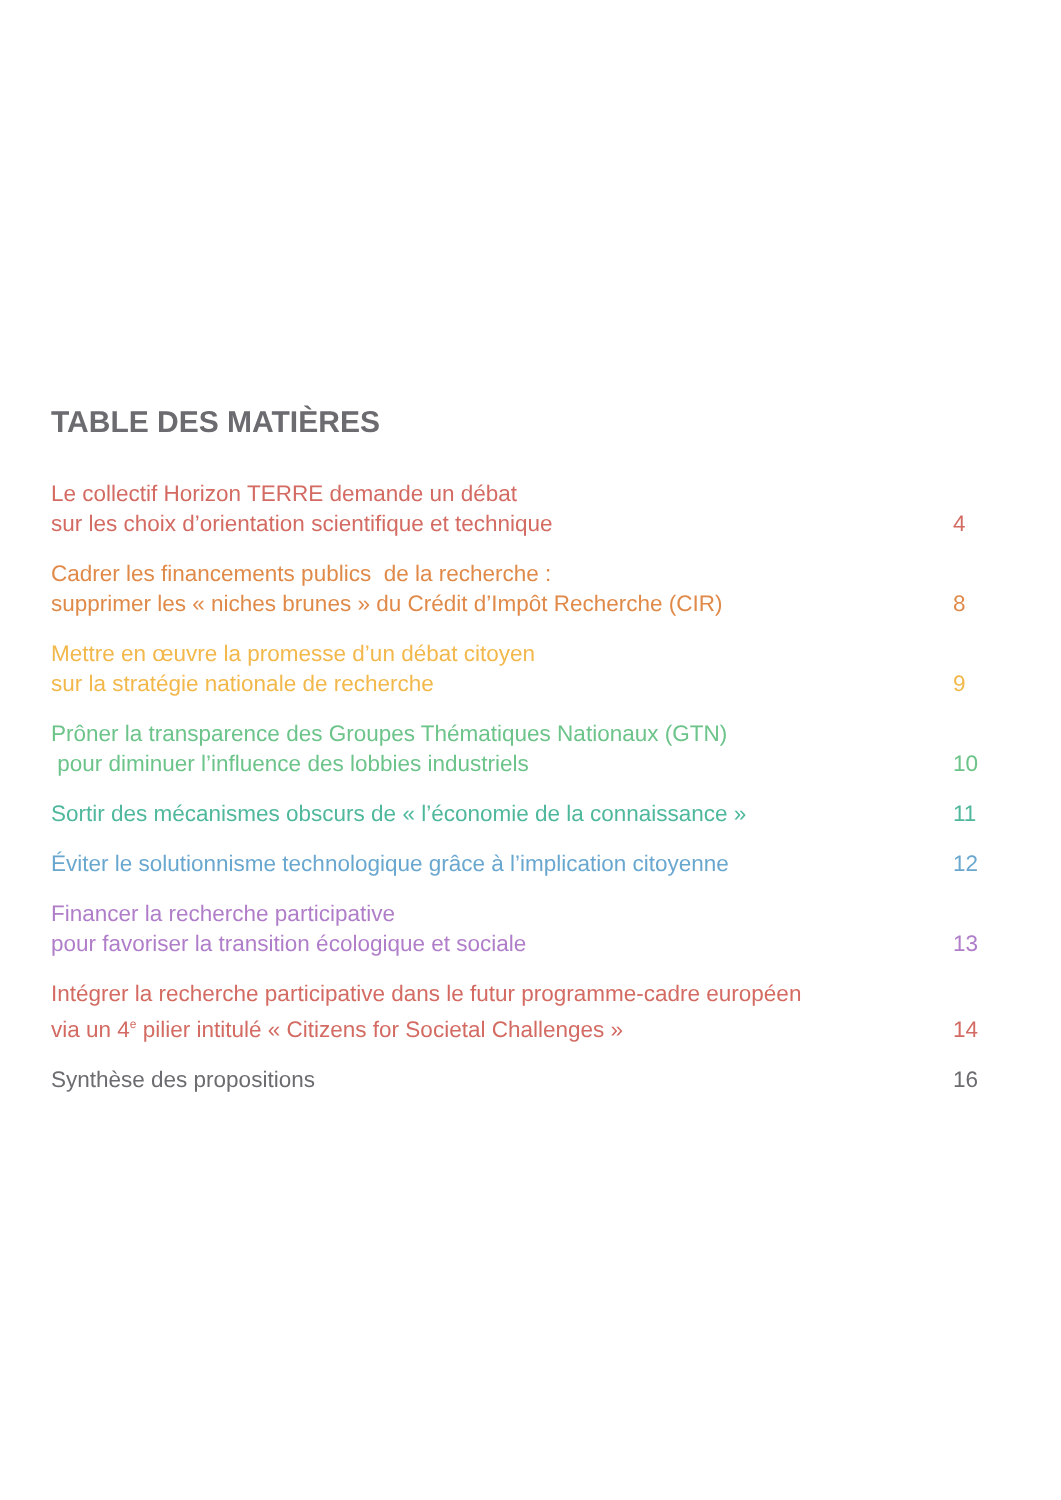TABLE DES MATIÈRES
Le collectif Horizon TERRE demande un débat
sur les choix d’orientation scientifique et technique
4
Cadrer les financements publics de la recherche :
supprimer les « niches brunes » du Crédit d’Impôt Recherche (CIR)
8
Mettre en œuvre la promesse d’un débat citoyen
sur la stratégie nationale de recherche
9
Prôner la transparence des Groupes Thématiques Nationaux (GTN)
pour diminuer l’influence des lobbies industriels
10
Sortir des mécanismes obscurs de « l’économie de la connaissance »
11
Éviter le solutionnisme technologique grâce à l’implication citoyenne
12
Financer la recherche participative
pour favoriser la transition écologique et sociale
13
Intégrer la recherche participative dans le futur programme-cadre européen
via un 4<sup>e</sup> pilier intitulé « Citizens for Societal Challenges »
14
Synthèse des propositions
16